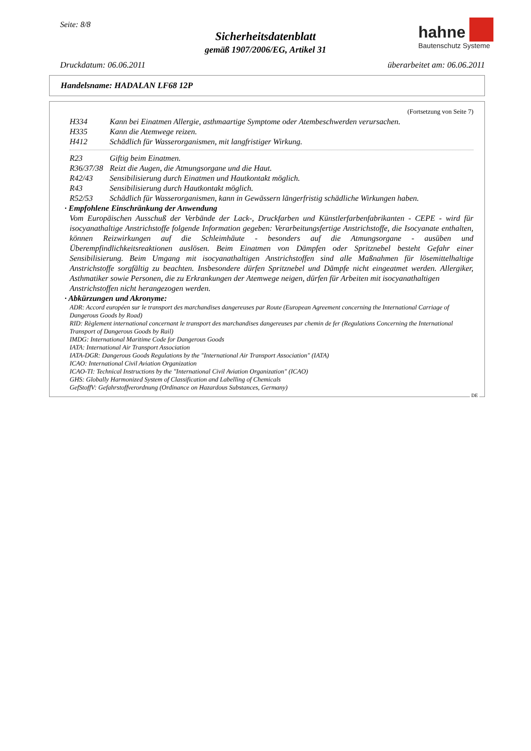Seite: 8/8
Sicherheitsdatenblatt
gemäß 1907/2006/EG, Artikel 31
hahne
Bautenschutz Systeme
Druckdatum: 06.06.2011 überarbeitet am: 06.06.2011
Handelsname: HADALAN LF68 12P
(Fortsetzung von Seite 7)
H334 Kann bei Einatmen Allergie, asthmaartige Symptome oder Atembeschwerden verursachen.
H335 Kann die Atemwege reizen.
H412 Schädlich für Wasserorganismen, mit langfristiger Wirkung.
R23 Giftig beim Einatmen.
R36/37/38 Reizt die Augen, die Atmungsorgane und die Haut.
R42/43 Sensibilisierung durch Einatmen und Hautkontakt möglich.
R43 Sensibilisierung durch Hautkontakt möglich.
R52/53 Schädlich für Wasserorganismen, kann in Gewässern längerfristig schädliche Wirkungen haben.
· Empfohlene Einschränkung der Anwendung
Vom Europäischen Ausschuß der Verbände der Lack-, Druckfarben und Künstlerfarbenfabrikanten - CEPE - wird für isocyanathaltige Anstrichstoffe folgende Information gegeben: Verarbeitungsfertige Anstrichstoffe, die Isocyanate enthalten, können Reizwirkungen auf die Schleimhäute - besonders auf die Atmungsorgane - ausüben und Überempfindlichkeitsreaktionen auslösen. Beim Einatmen von Dämpfen oder Spritznebel besteht Gefahr einer Sensibilisierung. Beim Umgang mit isocyanathaltigen Anstrichstoffen sind alle Maßnahmen für lösemittelhaltige Anstrichstoffe sorgfältig zu beachten. Insbesondere dürfen Spritznebel und Dämpfe nicht eingeatmet werden. Allergiker, Asthmatiker sowie Personen, die zu Erkrankungen der Atemwege neigen, dürfen für Arbeiten mit isocyanathaltigen
Anstrichstoffen nicht herangezogen werden.
· Abkürzungen und Akronyme:
ADR: Accord européen sur le transport des marchandises dangereuses par Route (European Agreement concerning the International Carriage of Dangerous Goods by Road)
RID: Règlement international concernant le transport des marchandises dangereuses par chemin de fer (Regulations Concerning the International Transport of Dangerous Goods by Rail)
IMDG: International Maritime Code for Dangerous Goods
IATA: International Air Transport Association
IATA-DGR: Dangerous Goods Regulations by the "International Air Transport Association" (IATA)
ICAO: International Civil Aviation Organization
ICAO-TI: Technical Instructions by the "International Civil Aviation Organization" (ICAO)
GHS: Globally Harmonized System of Classification and Labelling of Chemicals
GefStoffV: Gefahrstoffverordnung (Ordinance on Hazardous Substances, Germany)
DE